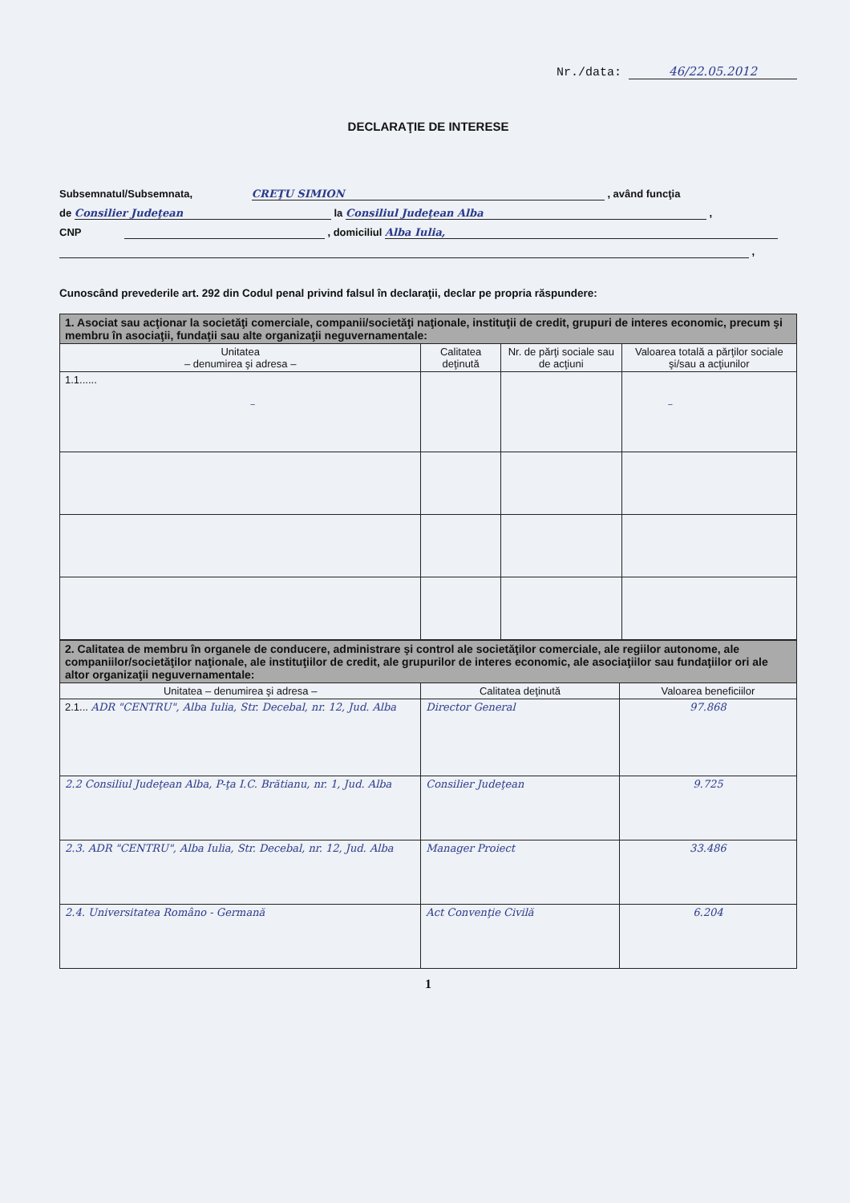Nr./data: 46/22.05.2012
DECLARAŢIE DE INTERESE
Subsemnatul/Subsemnata, CREŢU SIMION , având funcţia
de Consilier Judeţean la Consiliul Judeţean Alba ,
CNP , domiciliul Alba Iulia,
,
Cunoscând prevederile art. 292 din Codul penal privind falsul în declaraţii, declar pe propria răspundere:
| 1. Asociat sau acţionar la societăţi comerciale, companii/societăţi naţionale, instituţii de credit, grupuri de interes economic, precum şi membru în asociaţii, fundaţii sau alte organizaţii neguvernamentale: | | | |
| Unitatea – denumirea şi adresa – | Calitatea deţinută | Nr. de părţi sociale sau de acţiuni | Valoarea totală a părţilor sociale şi/sau a acţiunilor |
| 1.1...... – | | | – |
| 2. Calitatea de membru în organele de conducere, administrare şi control ale societăţilor comerciale, ale regiilor autonome, ale companiilor/societăţilor naţionale, ale instituţiilor de credit, ale grupurilor de interes economic, ale asociaţiilor sau fundaţiilor ori ale altor organizaţii neguvernamentale: | | |
| Unitatea – denumirea şi adresa – | Calitatea deţinută | Valoarea beneficiilor |
| 2.1... ADR "CENTRU", Alba Iulia, Str. Decebal, nr. 12, Jud. Alba | Director General | 97.868 |
| 2.2 Consiliul Judeţean Alba, P-ţa I.C. Brătianu, nr. 1, Jud. Alba | Consilier Judeţean | 9.725 |
| 2.3. ADR "CENTRU", Alba Iulia, Str. Decebal, nr. 12, Jud. Alba | Manager Proiect | 33.486 |
| 2.4. Universitatea Româno - Germană | Act Convenţie Civilă | 6.204 |
1